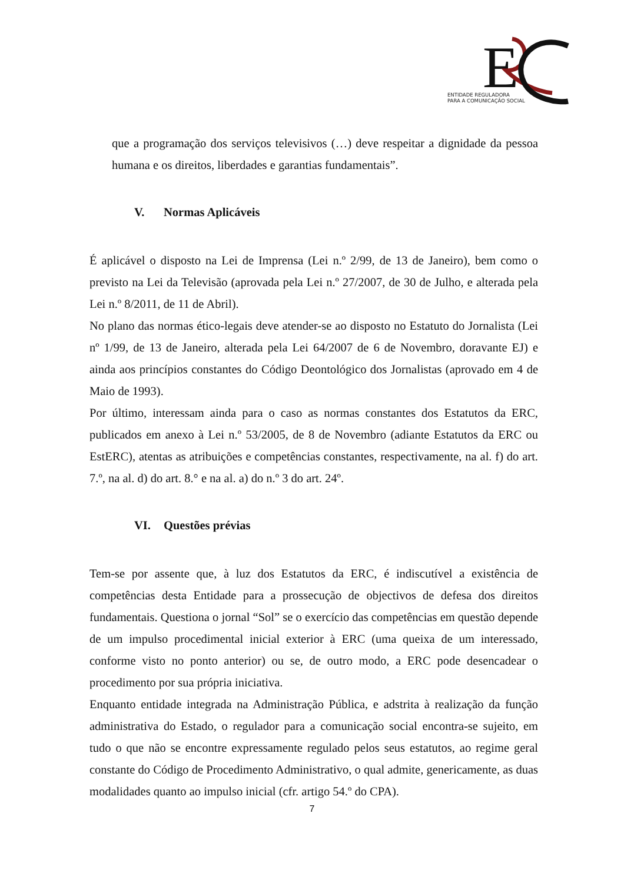E
ENTIDADE REGULADORA
PARA A COMUNICAÇÃO SOCIAL
que a programação dos serviços televisivos (…) deve respeitar a dignidade da pessoa humana e os direitos, liberdades e garantias fundamentais”.
V. Normas Aplicáveis
É aplicável o disposto na Lei de Imprensa (Lei n.º 2/99, de 13 de Janeiro), bem como o previsto na Lei da Televisão (aprovada pela Lei n.º 27/2007, de 30 de Julho, e alterada pela Lei n.º 8/2011, de 11 de Abril).
No plano das normas ético-legais deve atender-se ao disposto no Estatuto do Jornalista (Lei nº 1/99, de 13 de Janeiro, alterada pela Lei 64/2007 de 6 de Novembro, doravante EJ) e ainda aos princípios constantes do Código Deontológico dos Jornalistas (aprovado em 4 de Maio de 1993).
Por último, interessam ainda para o caso as normas constantes dos Estatutos da ERC, publicados em anexo à Lei n.º 53/2005, de 8 de Novembro (adiante Estatutos da ERC ou EstERC), atentas as atribuições e competências constantes, respectivamente, na al. f) do art. 7.º, na al. d) do art. 8.° e na al. a) do n.º 3 do art. 24º.
VI. Questões prévias
Tem-se por assente que, à luz dos Estatutos da ERC, é indiscutível a existência de competências desta Entidade para a prossecução de objectivos de defesa dos direitos fundamentais. Questiona o jornal “Sol” se o exercício das competências em questão depende de um impulso procedimental inicial exterior à ERC (uma queixa de um interessado, conforme visto no ponto anterior) ou se, de outro modo, a ERC pode desencadear o procedimento por sua própria iniciativa.
Enquanto entidade integrada na Administração Pública, e adstrita à realização da função administrativa do Estado, o regulador para a comunicação social encontra-se sujeito, em tudo o que não se encontre expressamente regulado pelos seus estatutos, ao regime geral constante do Código de Procedimento Administrativo, o qual admite, genericamente, as duas modalidades quanto ao impulso inicial (cfr. artigo 54.º do CPA).
7